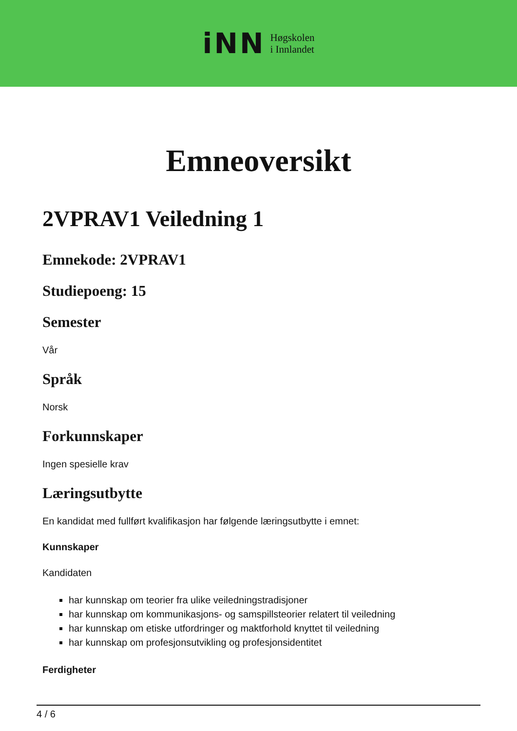iNN Høgskolen
i Innlandet
Emneoversikt
2VPRAV1 Veiledning 1
Emnekode: 2VPRAV1
Studiepoeng: 15
Semester
Vår
Språk
Norsk
Forkunnskaper
Ingen spesielle krav
Læringsutbytte
En kandidat med fullført kvalifikasjon har følgende læringsutbytte i emnet:
Kunnskaper
Kandidaten
har kunnskap om teorier fra ulike veiledningstradisjoner
har kunnskap om kommunikasjons- og samspillsteorier relatert til veiledning
har kunnskap om etiske utfordringer og maktforhold knyttet til veiledning
har kunnskap om profesjonsutvikling og profesjonsidentitet
Ferdigheter
4 / 6